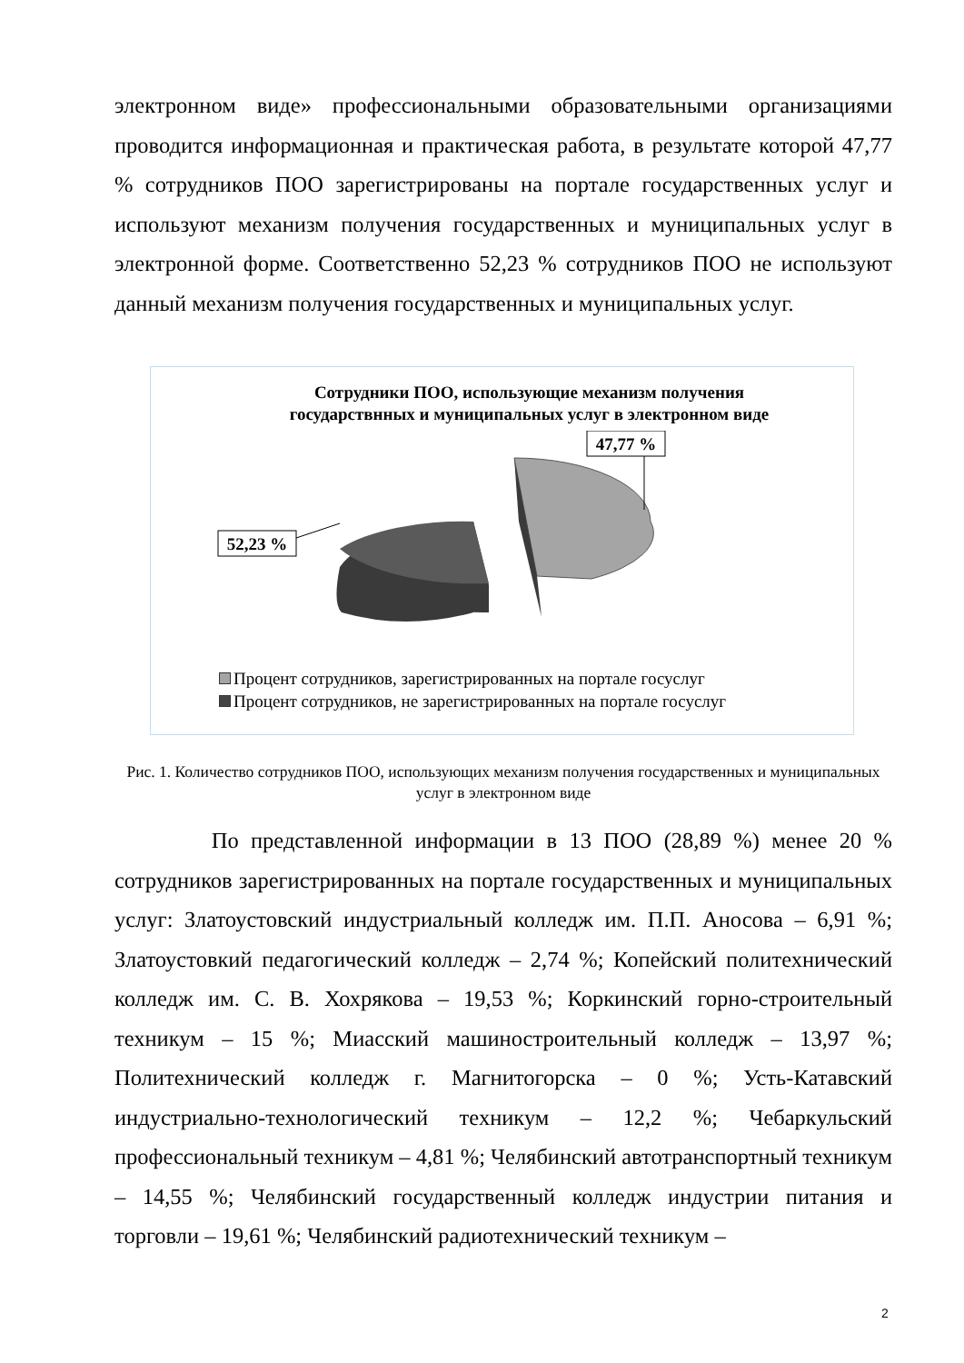электронном виде» профессиональными образовательными организациями проводится информационная и практическая работа, в результате которой 47,77 % сотрудников ПОО зарегистрированы на портале государственных услуг и используют механизм получения государственных и муниципальных услуг в электронной форме. Соответственно 52,23 % сотрудников ПОО не используют данный механизм получения государственных и муниципальных услуг.
Сотрудники ПОО, использующие механизм получения
государствнных и муниципальных услуг в электронном виде
47,77 %
52,23 %
Процент сотрудников, зарегистрированных на портале госуслуг
Процент сотрудников, не зарегистрированных на портале госуслуг
Рис. 1. Количество сотрудников ПОО, использующих механизм получения государственных и муниципальных услуг в электронном виде
По представленной информации в 13 ПОО (28,89 %) менее 20 % сотрудников зарегистрированных на портале государственных и муниципальных услуг: Златоустовский индустриальный колледж им. П.П. Аносова – 6,91 %; Златоустовкий педагогический колледж – 2,74 %; Копейский политехнический колледж им. С. В. Хохрякова – 19,53 %; Коркинский горно-строительный техникум – 15 %; Миасский машиностроительный колледж – 13,97 %; Политехнический колледж г. Магнитогорска – 0 %; Усть-Катавский индустриально-технологический техникум – 12,2 %; Чебаркульский профессиональный техникум – 4,81 %; Челябинский автотранспортный техникум – 14,55 %; Челябинский государственный колледж индустрии питания и торговли – 19,61 %; Челябинский радиотехнический техникум –
2